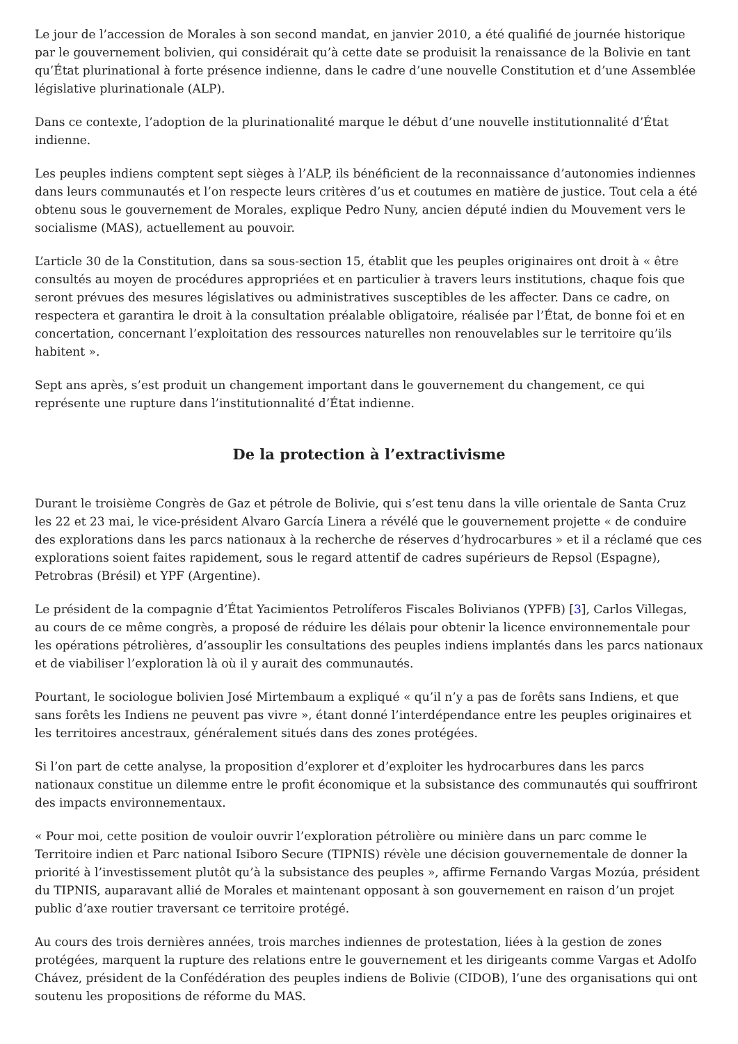Le jour de l’accession de Morales à son second mandat, en janvier 2010, a été qualifié de journée historique par le gouvernement bolivien, qui considérait qu’à cette date se produisit la renaissance de la Bolivie en tant qu’État plurinational à forte présence indienne, dans le cadre d’une nouvelle Constitution et d’une Assemblée législative plurinationale (ALP).
Dans ce contexte, l’adoption de la plurinationalité marque le début d’une nouvelle institutionnalité d’État indienne.
Les peuples indiens comptent sept sièges à l’ALP, ils bénéficient de la reconnaissance d’autonomies indiennes dans leurs communautés et l’on respecte leurs critères d’us et coutumes en matière de justice. Tout cela a été obtenu sous le gouvernement de Morales, explique Pedro Nuny, ancien député indien du Mouvement vers le socialisme (MAS), actuellement au pouvoir.
L’article 30 de la Constitution, dans sa sous-section 15, établit que les peuples originaires ont droit à « être consultés au moyen de procédures appropriées et en particulier à travers leurs institutions, chaque fois que seront prévues des mesures législatives ou administratives susceptibles de les affecter. Dans ce cadre, on respectera et garantira le droit à la consultation préalable obligatoire, réalisée par l’État, de bonne foi et en concertation, concernant l’exploitation des ressources naturelles non renouvelables sur le territoire qu’ils habitent ».
Sept ans après, s’est produit un changement important dans le gouvernement du changement, ce qui représente une rupture dans l’institutionnalité d’État indienne.
De la protection à l’extractivisme
Durant le troisième Congrès de Gaz et pétrole de Bolivie, qui s’est tenu dans la ville orientale de Santa Cruz les 22 et 23 mai, le vice-président Alvaro García Linera a révélé que le gouvernement projette « de conduire des explorations dans les parcs nationaux à la recherche de réserves d’hydrocarbures » et il a réclamé que ces explorations soient faites rapidement, sous le regard attentif de cadres supérieurs de Repsol (Espagne), Petrobras (Brésil) et YPF (Argentine).
Le président de la compagnie d’État Yacimientos Petrolíferos Fiscales Bolivianos (YPFB) [3], Carlos Villegas, au cours de ce même congrès, a proposé de réduire les délais pour obtenir la licence environnementale pour les opérations pétrolières, d’assouplir les consultations des peuples indiens implantés dans les parcs nationaux et de viabiliser l’exploration là où il y aurait des communautés.
Pourtant, le sociologue bolivien José Mirtembaum a expliqué « qu’il n’y a pas de forêts sans Indiens, et que sans forêts les Indiens ne peuvent pas vivre », étant donné l’interdépendance entre les peuples originaires et les territoires ancestraux, généralement situés dans des zones protégées.
Si l’on part de cette analyse, la proposition d’explorer et d’exploiter les hydrocarbures dans les parcs nationaux constitue un dilemme entre le profit économique et la subsistance des communautés qui souffriront des impacts environnementaux.
« Pour moi, cette position de vouloir ouvrir l’exploration pétrolière ou minière dans un parc comme le Territoire indien et Parc national Isiboro Secure (TIPNIS) révèle une décision gouvernementale de donner la priorité à l’investissement plutôt qu’à la subsistance des peuples », affirme Fernando Vargas Mozúa, président du TIPNIS, auparavant allié de Morales et maintenant opposant à son gouvernement en raison d’un projet public d’axe routier traversant ce territoire protégé.
Au cours des trois dernières années, trois marches indiennes de protestation, liées à la gestion de zones protégées, marquent la rupture des relations entre le gouvernement et les dirigeants comme Vargas et Adolfo Chávez, président de la Confédération des peuples indiens de Bolivie (CIDOB), l’une des organisations qui ont soutenu les propositions de réforme du MAS.